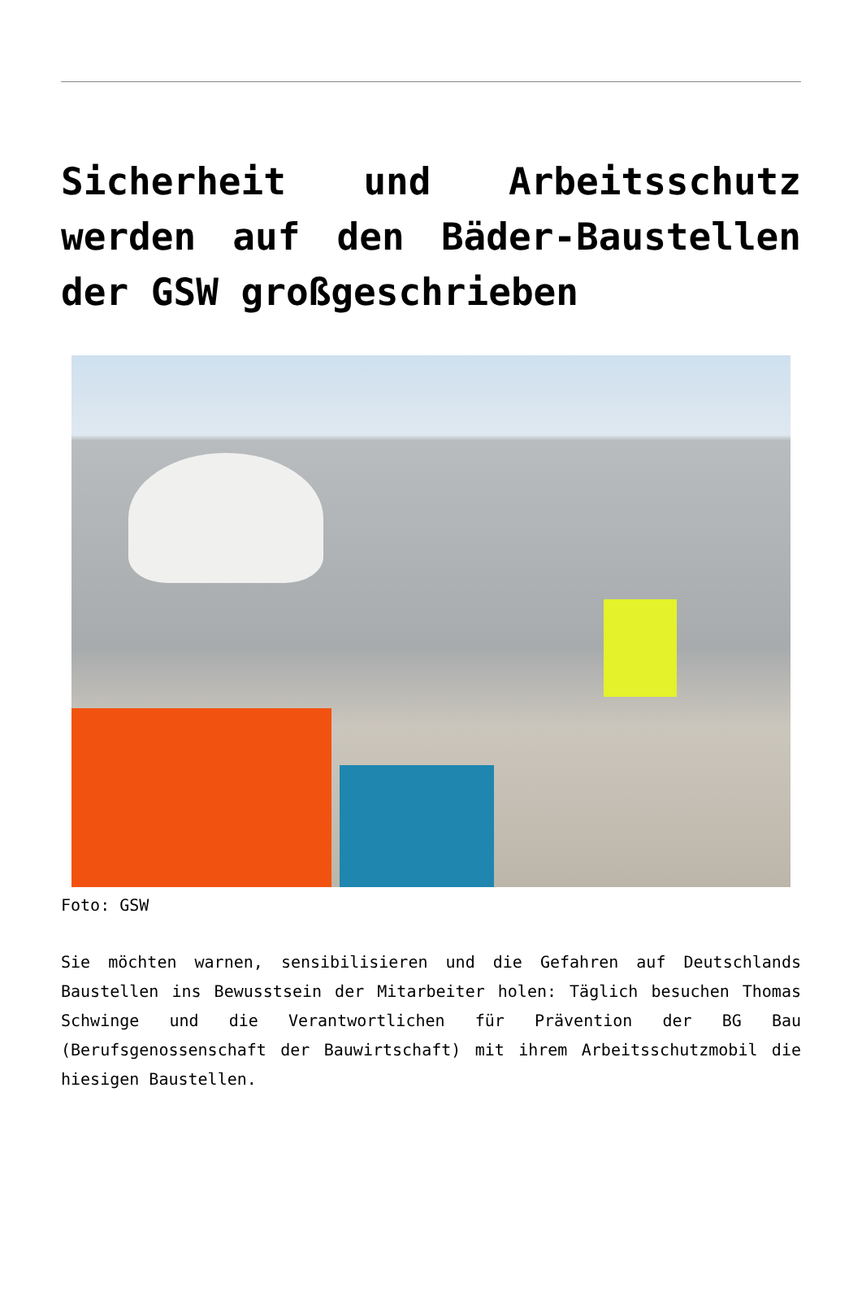Sicherheit und Arbeitsschutz werden auf den Bäder-Baustellen der GSW großgeschrieben
Foto: GSW
Sie möchten warnen, sensibilisieren und die Gefahren auf Deutschlands Baustellen ins Bewusstsein der Mitarbeiter holen: Täglich besuchen Thomas Schwinge und die Verantwortlichen für Prävention der BG Bau (Berufsgenossenschaft der Bauwirtschaft) mit ihrem Arbeitsschutzmobil die hiesigen Baustellen.